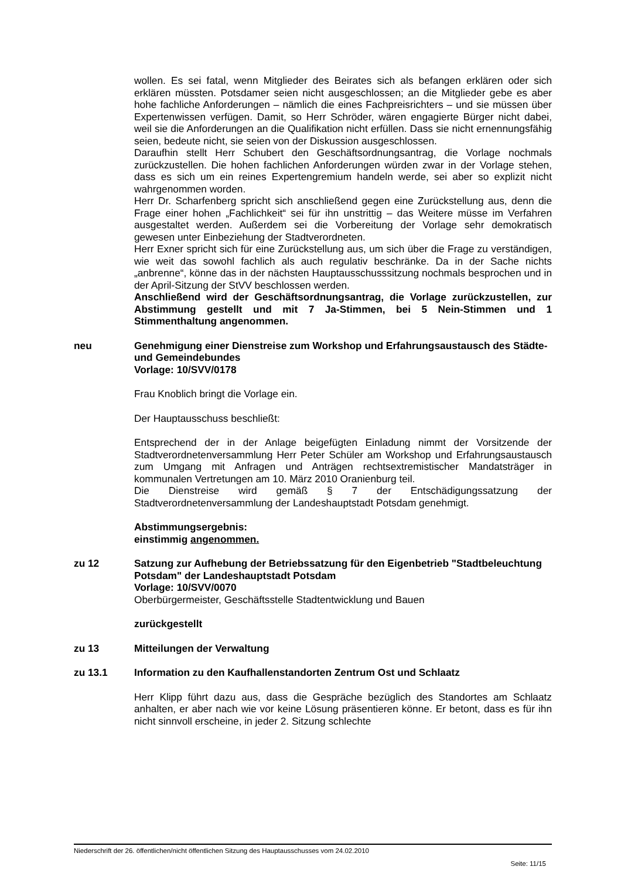wollen. Es sei fatal, wenn Mitglieder des Beirates sich als befangen erklären oder sich erklären müssten. Potsdamer seien nicht ausgeschlossen; an die Mitglieder gebe es aber hohe fachliche Anforderungen – nämlich die eines Fachpreisrichters – und sie müssen über Expertenwissen verfügen. Damit, so Herr Schröder, wären engagierte Bürger nicht dabei, weil sie die Anforderungen an die Qualifikation nicht erfüllen. Dass sie nicht ernennungsfähig seien, bedeute nicht, sie seien von der Diskussion ausgeschlossen.
Daraufhin stellt Herr Schubert den Geschäftsordnungsantrag, die Vorlage nochmals zurückzustellen. Die hohen fachlichen Anforderungen würden zwar in der Vorlage stehen, dass es sich um ein reines Expertengremium handeln werde, sei aber so explizit nicht wahrgenommen worden.
Herr Dr. Scharfenberg spricht sich anschließend gegen eine Zurückstellung aus, denn die Frage einer hohen „Fachlichkeit“ sei für ihn unstrittig – das Weitere müsse im Verfahren ausgestaltet werden. Außerdem sei die Vorbereitung der Vorlage sehr demokratisch gewesen unter Einbeziehung der Stadtverordneten.
Herr Exner spricht sich für eine Zurückstellung aus, um sich über die Frage zu verständigen, wie weit das sowohl fachlich als auch regulativ beschränke. Da in der Sache nichts „anbrenne“, könne das in der nächsten Hauptausschusssitzung nochmals besprochen und in der April-Sitzung der StVV beschlossen werden.
Anschließend wird der Geschäftsordnungsantrag, die Vorlage zurückzustellen, zur Abstimmung gestellt und mit 7 Ja-Stimmen, bei 5 Nein-Stimmen und 1 Stimmenthaltung angenommen.
neu Genehmigung einer Dienstreise zum Workshop und Erfahrungsaustausch des Städte- und Gemeindebundes
Vorlage: 10/SVV/0178
Frau Knoblich bringt die Vorlage ein.
Der Hauptausschuss beschließt:
Entsprechend der in der Anlage beigefügten Einladung nimmt der Vorsitzende der Stadtverordnetenversammlung Herr Peter Schüler am Workshop und Erfahrungsaustausch zum Umgang mit Anfragen und Anträgen rechtsextremistischer Mandatsträger in kommunalen Vertretungen am 10. März 2010 Oranienburg teil.
Die Dienstreise wird gemäß § 7 der Entschädigungssatzung der Stadtverordnetenversammlung der Landeshauptstadt Potsdam genehmigt.
Abstimmungsergebnis:
einstimmig angenommen.
zu 12 Satzung zur Aufhebung der Betriebssatzung für den Eigenbetrieb "Stadtbeleuchtung Potsdam" der Landeshauptstadt Potsdam
Vorlage: 10/SVV/0070
Oberbürgermeister, Geschäftsstelle Stadtentwicklung und Bauen
zurückgestellt
zu 13 Mitteilungen der Verwaltung
zu 13.1 Information zu den Kaufhallenstandorten Zentrum Ost und Schlaatz
Herr Klipp führt dazu aus, dass die Gespräche bezüglich des Standortes am Schlaatz anhalten, er aber nach wie vor keine Lösung präsentieren könne. Er betont, dass es für ihn nicht sinnvoll erscheine, in jeder 2. Sitzung schlechte
Niederschrift der 26. öffentlichen/nicht öffentlichen Sitzung des Hauptausschusses vom 24.02.2010
Seite: 11/15